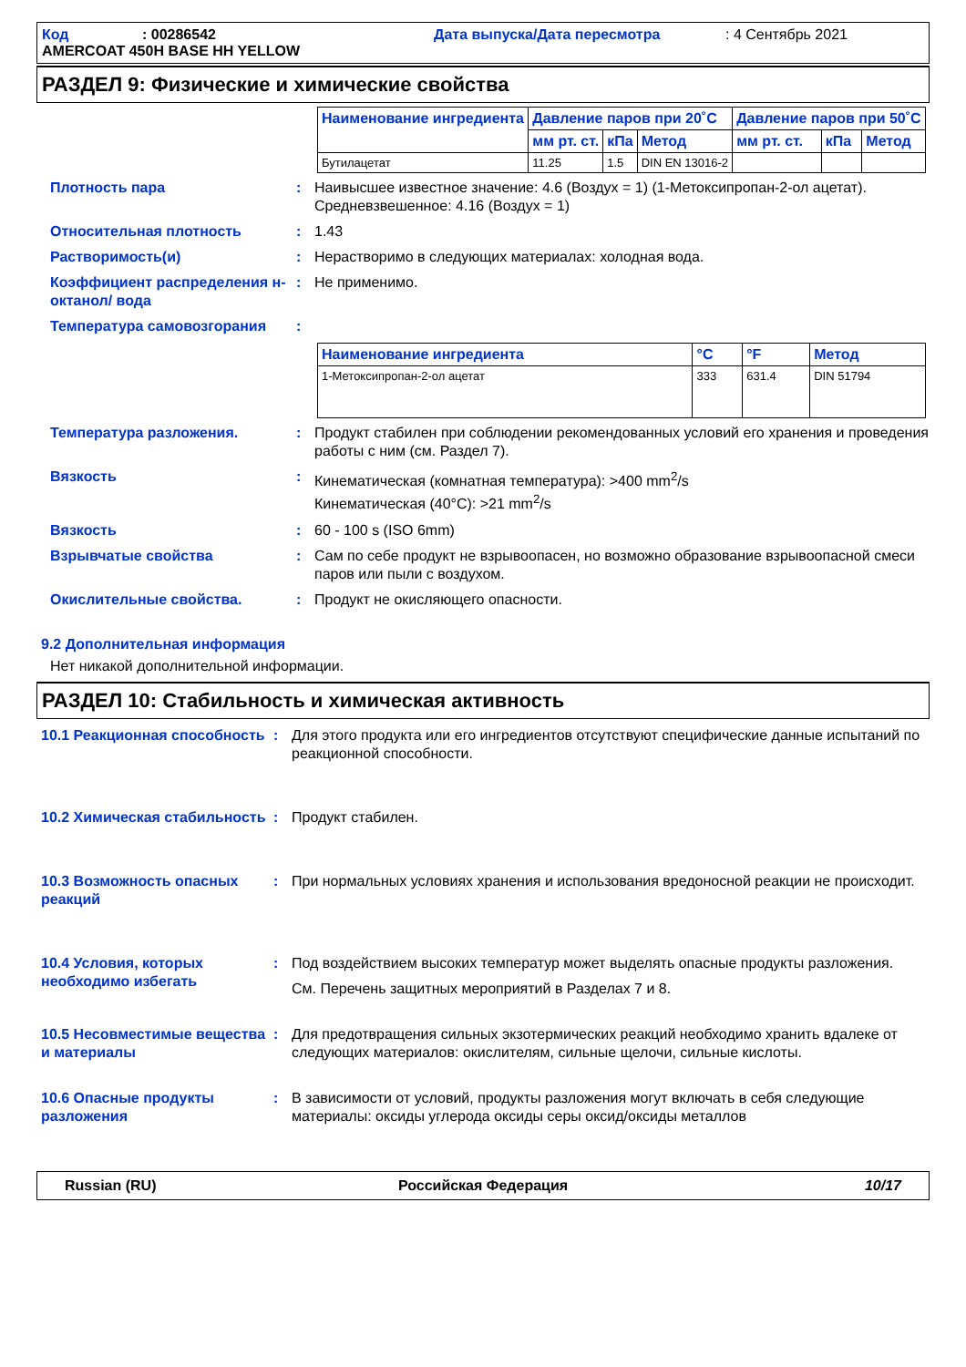Код: 00286542 Дата выпуска/Дата пересмотра: 4 Сентябрь 2021 AMERCOAT 450H BASE HH YELLOW
РАЗДЕЛ 9: Физические и химические свойства
| Наименование ингредиента | Давление паров при 20˚C | | | Давление паров при 50˚C | | |
| --- | --- | --- | --- | --- | --- | --- |
| | мм рт. ст. | кПа | Метод | мм рт. ст. | кПа | Метод |
| Бутилацетат | 11.25 | 1.5 | DIN EN 13016-2 | | | |
Плотность пара: Наивысшее известное значение: 4.6 (Воздух = 1) (1-Метоксипропан-2-ол ацетат). Средневзвешенное: 4.16 (Воздух = 1)
Относительная плотность: 1.43
Растворимость(и): Нерастворимо в следующих материалах: холодная вода.
Коэффициент распределения н-октанол/ вода: Не применимо.
Температура самовозгорания:
| Наименование ингредиента | °C | °F | Метод |
| --- | --- | --- | --- |
| 1-Метоксипропан-2-ол ацетат | 333 | 631.4 | DIN 51794 |
Температура разложения.: Продукт стабилен при соблюдении рекомендованных условий его хранения и проведения работы с ним (см. Раздел 7).
Вязкость: Кинематическая (комнатная температура): >400 mm<sup>2</sup>/s
Кинематическая (40°C): >21 mm<sup>2</sup>/s
Вязкость: 60 - 100 s (ISO 6mm)
Взрывчатые свойства: Сам по себе продукт не взрывоопасен, но возможно образование взрывоопасной смеси паров или пыли с воздухом.
Окислительные свойства.: Продукт не окисляющего опасности.
9.2 Дополнительная информация
Нет никакой дополнительной информации.
РАЗДЕЛ 10: Стабильность и химическая активность
10.1 Реакционная способность: Для этого продукта или его ингредиентов отсутствуют специфические данные испытаний по реакционной способности.
10.2 Химическая стабильность: Продукт стабилен.
10.3 Возможность опасных реакций: При нормальных условиях хранения и использования вредоносной реакции не происходит.
10.4 Условия, которых необходимо избегать: Под воздействием высоких температур может выделять опасные продукты разложения.
См. Перечень защитных мероприятий в Разделах 7 и 8.
10.5 Несовместимые вещества и материалы: Для предотвращения сильных экзотермических реакций необходимо хранить вдалеке от следующих материалов: окислителям, сильные щелочи, сильные кислоты.
10.6 Опасные продукты разложения: В зависимости от условий, продукты разложения могут включать в себя следующие материалы: оксиды углерода оксиды серы оксид/оксиды металлов
Russian (RU) Российская Федерация 10/17